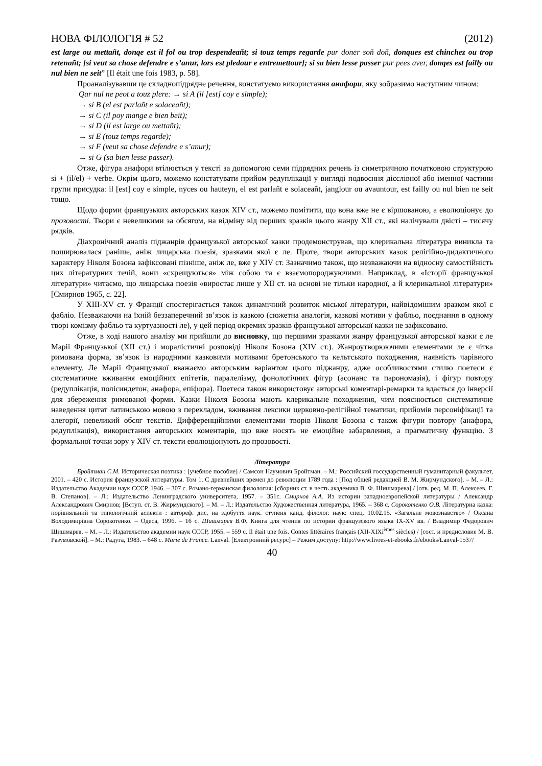НОВА ФІЛОЛОГІЯ # 52 (2012)
est large ou mettañt, donqe est il fol ou trop despendeañt; si touz temps regarde pur doner soñ doñ, donques est chinchez ou trop retenañt; [si veut sa chose defendre e s’anur, lors est pledour e entremettour]; si sa bien lesse passer pur pees aver, donqes est failly ou nul bien ne seit” [Il était une fois 1983, p. 58].
Проаналізувавши це складнопідрядне речення, констатуємо використання анафори, яку зобразимо наступним чином:
Qar nul ne peot a touz plere: → si A (il [est] coy e simple);
→ si B (el est parlañt e solaceañt);
→ si C (il poy mange e bien beit);
→ si D (il est large ou mettañt);
→ si E (touz temps regarde);
→ si F (veut sa chose defendre e s’anur);
→ si G (sa bien lesse passer).
Отже, фігура анафори втілюється у тексті за допомогою семи підрядних речень із симетричною початковою структурою si + (il/el) + verbe. Окрім цього, можемо констатувати прийом редуплікації у вигляді подвоєння дієслівної або іменної частини групи присудка: il [est] coy e simple, nyces ou hauteyn, el est parlañt e solaceañt, janglour ou avauntour, est failly ou nul bien ne seit тощо.
Щодо форми французьких авторських казок XIV ст., можемо помітити, що вона вже не є віршованою, а еволюціонує до прозовості. Твори є невеликими за обсягом, на відміну від перших зразків цього жанру XII ст., які налічували двісті – тисячу рядків.
Діахронічний аналіз піджанрів французької авторської казки продемонстрував, що клерикальна література виникла та поширювалася раніше, аніж лицарська поезія, зразками якої є ле. Проте, твори авторських казок релігійно-дидактичного характеру Ніколя Бозона зафіксовані пізніше, аніж ле, вже у XIV ст. Зазначимо також, що незважаючи на відносну самостійність цих літературних течій, вони «схрещуються» між собою та є взаємопороджуючими. Наприклад, в «Історії французької літератури» читаємо, що лицарська поезія «виростає лише у XII ст. на основі не тільки народної, а й клерикальної літератури» [Смирнов 1965, с. 22].
У XIII-XV ст. у Франції спостерігається також динамічний розвиток міської літератури, найвідомішим зразком якої є фабліо. Незважаючи на їхній беззаперечний зв’язок із казкою (сюжетна аналогія, казкові мотиви у фабльо, поєднання в одному творі комізму фабльо та куртуазності ле), у цей період окремих зразків французької авторської казки не зафіксовано.
Отже, в ході нашого аналізу ми прийшли до висновку, що першими зразками жанру французької авторської казки є ле Марії Французької (XII ст.) і моралістичні розповіді Ніколя Бозона (XIV ст.). Жанроутворюючими елементами ле є чітка римована форма, зв’язок із народними казковими мотивами бретонського та кельтського походження, наявність чарівного елементу. Ле Марії Французької вважаємо авторським варіантом цього піджанру, адже особливостями стилю поетеси є систематичне вживання емоційних епітетів, паралелізму, фонологічних фігур (асонанс та парономазія), і фігур повтору (редуплікація, полісиндетон, анафора, епіфора). Поетеса також використовує авторські коментарі-ремарки та вдається до інверсії для збереження римованої форми. Казки Ніколя Бозона мають клерикальне походження, чим пояснюється систематичне наведення цитат латинською мовою з перекладом, вживання лексики церковно-релігійної тематики, прийомів персоніфікації та алегорії, невеликий обсяг текстів. Дифференційними елементами творів Ніколя Бозона є також фігури повтору (анафора, редуплікація), використання авторських коментарів, що вже носять не емоційне забарвлення, а прагматичну функцію. З формальної точки зору у XIV ст. тексти еволюціонують до прозовості.
Література
Бройтман С.М. Историческая поэтика : [учебное пособие] / Самсон Наумович Бройтман. – М.: Российский госсударственный гуманитарный факультет, 2001. – 420 с. История французской литературы. Том 1. С древнейших времен до революции 1789 года : [Под общей редакцией В. М. Жирмундского]. – М. – Л.: Издательство Академии наук СССР, 1946. – 307 с. Романо-германская филология: [сборник ст. в честь академика В. Ф. Шишмарева] / [отв. ред. М. П. Алексеев, Г. В. Степанов]. – Л.: Издательство Ленинградского университета, 1957. – 351с. Смирнов А.А. Из истории западноевропейской литературы / Александр Александрович Смирнов; [Вступ. ст. В. Жирмундского]. – М. – Л.: Издательство Художественная литература, 1965. – 368 с. Сорокотенко О.В. Літературна казка: порівняльний та типологічний аспекти : автореф. дис. на здобуття наук. ступеня канд. філолог. наук: спец. 10.02.15. «Загальне мовознавство» / Оксана Володимирівна Сорокотенко. – Одеса, 1996. – 16 с. Шишмарев В.Ф. Книга для чтения по истории французского языка IX-XV вв. / Владимир Федорович Шишмарев. – М. – Л.: Издательство академии наук СССР, 1955. – 559 с. Il était une fois. Contes littéraires français (XII-XIXi<sup>èmes</sup> siècles) / [сост. и предисловие М. В. Разумовской]. – М.: Радуга, 1983. – 648 с. Marie de France. Lanval. [Електронний ресурс] – Режим доступу: http://www.livres-et-ebooks.fr/ebooks/Lanval-1537/
40